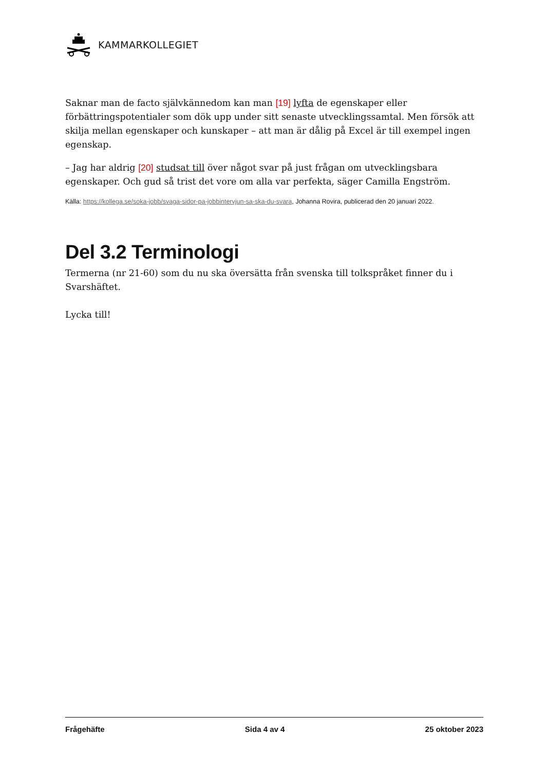KAMMARKOLLEGIET
Saknar man de facto självkännedom kan man [19] lyfta de egenskaper eller förbättringspotentialer som dök upp under sitt senaste utvecklingssamtal. Men försök att skilja mellan egenskaper och kunskaper – att man är dålig på Excel är till exempel ingen egenskap.
– Jag har aldrig [20] studsat till över något svar på just frågan om utvecklingsbara egenskaper. Och gud så trist det vore om alla var perfekta, säger Camilla Engström.
Källa: https://kollega.se/soka-jobb/svaga-sidor-pa-jobbintervjun-sa-ska-du-svara, Johanna Rovira, publicerad den 20 januari 2022.
Del 3.2 Terminologi
Termerna (nr 21-60) som du nu ska översätta från svenska till tolkspråket finner du i Svarshäftet.
Lycka till!
Frågehäfte Sida 4 av 4 25 oktober 2023